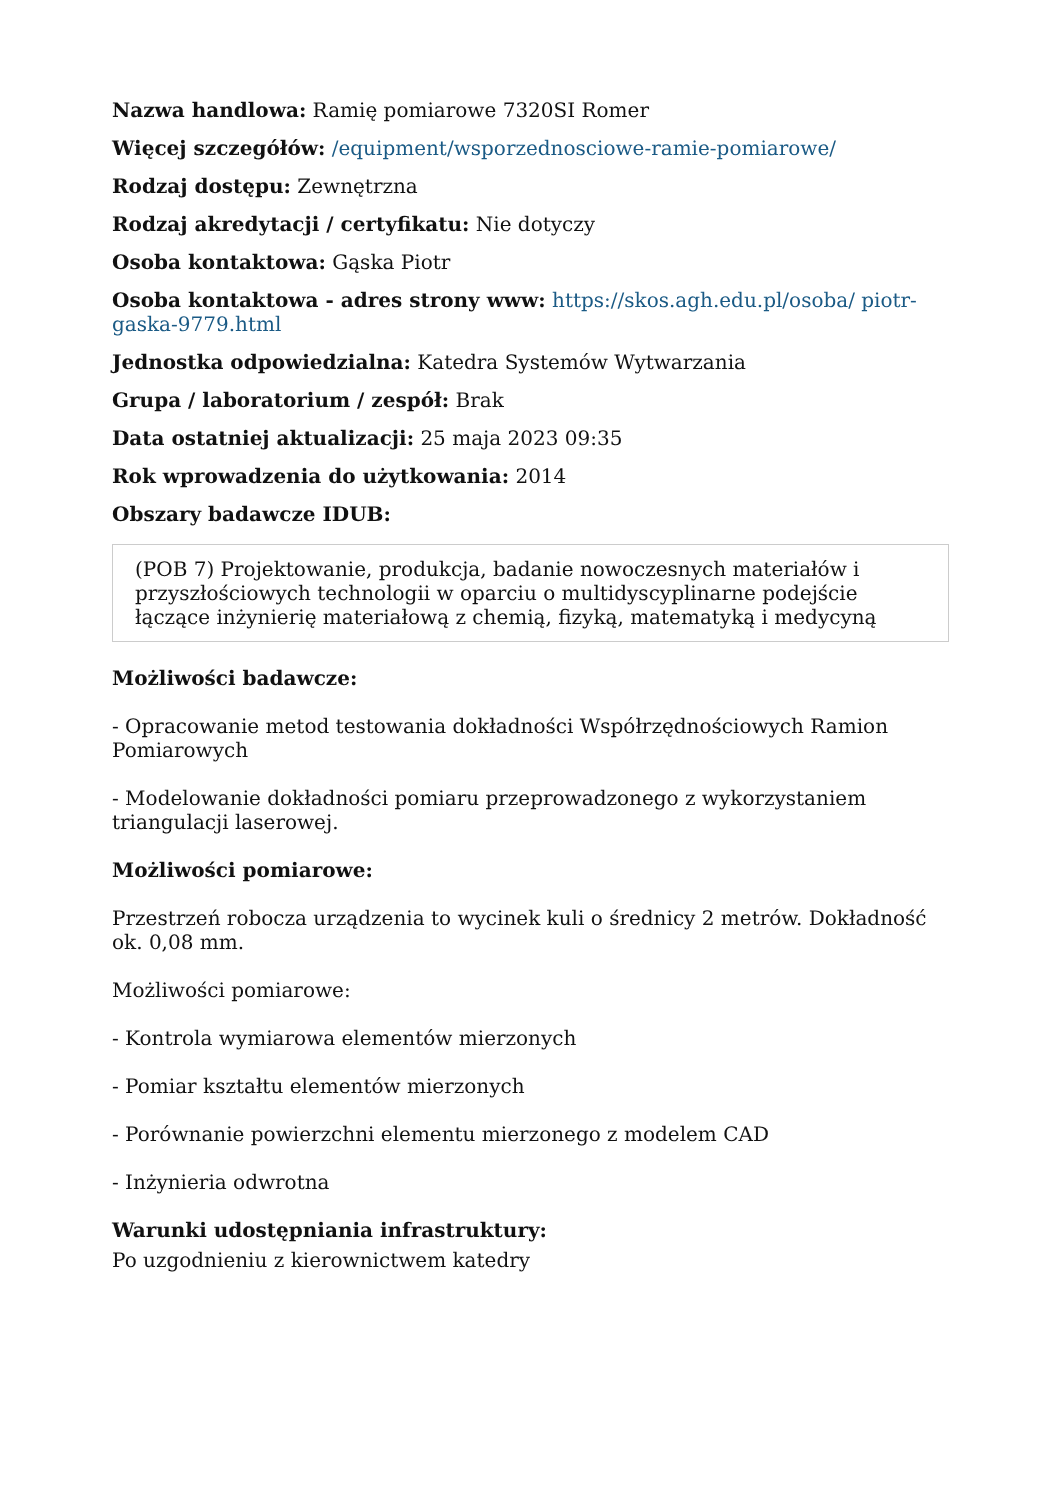Nazwa handlowa: Ramię pomiarowe 7320SI Romer
Więcej szczegółów: /equipment/wsporzednosciowe-ramie-pomiarowe/
Rodzaj dostępu: Zewnętrzna
Rodzaj akredytacji / certyfikatu: Nie dotyczy
Osoba kontaktowa: Gąska Piotr
Osoba kontaktowa - adres strony www: https://skos.agh.edu.pl/osoba/ piotr-gaska-9779.html
Jednostka odpowiedzialna: Katedra Systemów Wytwarzania
Grupa / laboratorium / zespół: Brak
Data ostatniej aktualizacji: 25 maja 2023 09:35
Rok wprowadzenia do użytkowania: 2014
Obszary badawcze IDUB:
(POB 7) Projektowanie, produkcja, badanie nowoczesnych materiałów i przyszłościowych technologii w oparciu o multidyscyplinarne podejście łączące inżynierię materiałową z chemią, fizyką, matematyką i medycyną
Możliwości badawcze:
- Opracowanie metod testowania dokładności Współrzędnościowych Ramion Pomiarowych
- Modelowanie dokładności pomiaru przeprowadzonego z wykorzystaniem triangulacji laserowej.
Możliwości pomiarowe:
Przestrzeń robocza urządzenia to wycinek kuli o średnicy 2 metrów. Dokładność ok. 0,08 mm.
Możliwości pomiarowe:
- Kontrola wymiarowa elementów mierzonych
- Pomiar kształtu elementów mierzonych
- Porównanie powierzchni elementu mierzonego z modelem CAD
- Inżynieria odwrotna
Warunki udostępniania infrastruktury:
Po uzgodnieniu z kierownictwem katedry